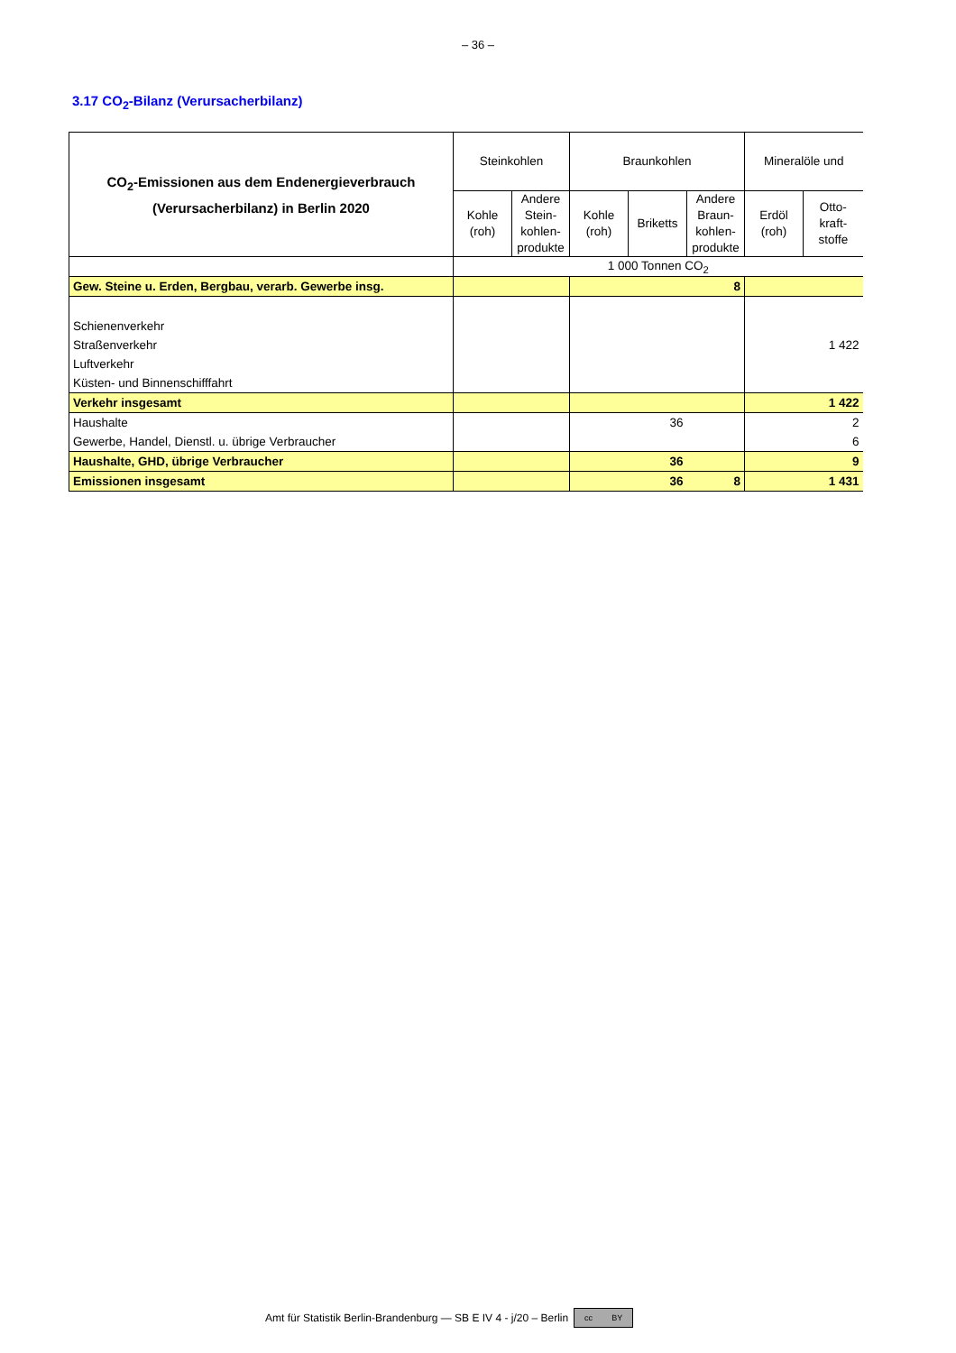– 36 –
3.17 CO<sub>2</sub>-Bilanz (Verursacherbilanz)
| CO<sub>2</sub>-Emissionen aus dem Endenergieverbrauch (Verursacherbilanz) in Berlin 2020 | Steinkohlen | | Braunkohlen | | | Mineralöle und | |
| --- | --- | --- | --- | --- | --- | --- | --- |
| | Kohle (roh) | Andere Stein- kohlen- produkte | Kohle (roh) | Briketts | Andere Braun- kohlen- produkte | Erdöl (roh) | Otto- kraft- stoffe |
| | 1 000 Tonnen CO<sub>2</sub> | | | | | | |
| Gew. Steine u. Erden, Bergbau, verarb. Gewerbe insg. | | | | | 8 | | |
| Schienenverkehr | | | | | | | |
| Straßenverkehr | | | | | | | 1 422 |
| Luftverkehr | | | | | | | |
| Küsten- und Binnenschifffahrt | | | | | | | |
| Verkehr insgesamt | | | | | | | 1 422 |
| Haushalte | | | | 36 | | | 2 |
| Gewerbe, Handel, Dienstl. u. übrige Verbraucher | | | | | | | 6 |
| Haushalte, GHD, übrige Verbraucher | | | | 36 | | | 9 |
| Emissionen insgesamt | | | | 36 | 8 | | 1 431 |
Amt für Statistik Berlin-Brandenburg — SB E IV 4 - j/20 – Berlin cc BY